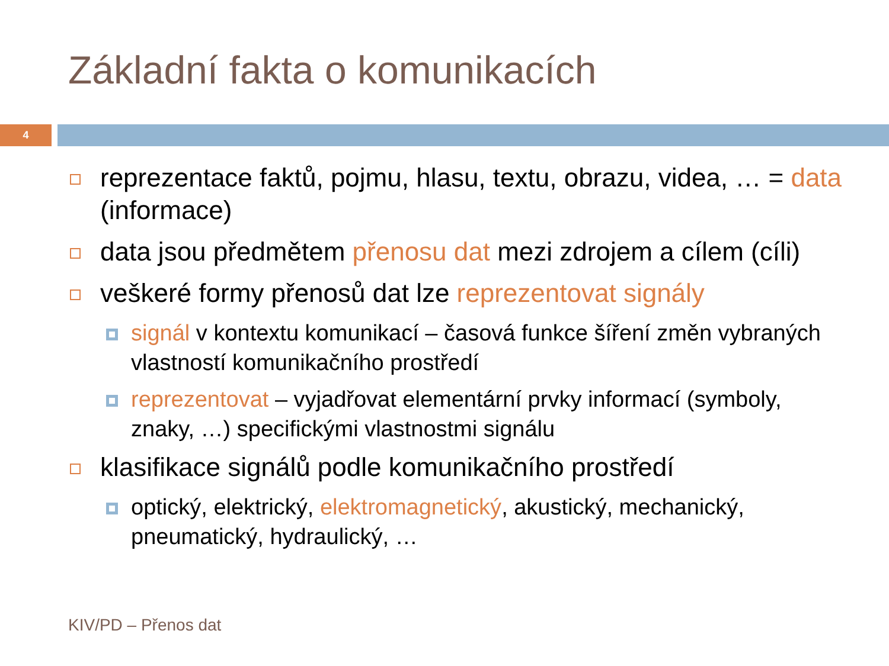Základní fakta o komunikacích
4
reprezentace faktů, pojmu, hlasu, textu, obrazu, videa, … = data (informace)
data jsou předmětem přenosu dat mezi zdrojem a cílem (cíli)
veškeré formy přenosů dat lze reprezentovat signály
signál v kontextu komunikací – časová funkce šíření změn vybraných vlastností komunikačního prostředí
reprezentovat – vyjadřovat elementární prvky informací (symboly, znaky, …) specifickými vlastnostmi signálu
klasifikace signálů podle komunikačního prostředí
optický, elektrický, elektromagnetický, akustický, mechanický, pneumatický, hydraulický, …
KIV/PD – Přenos dat